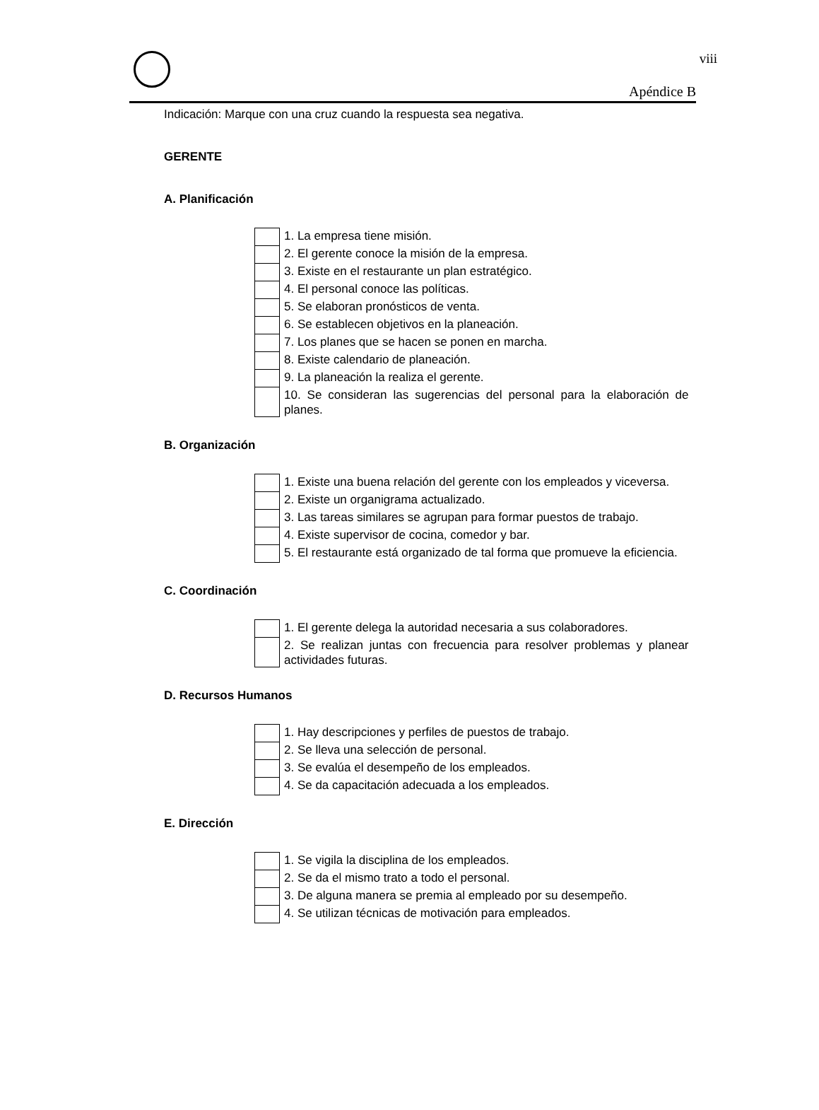viii
Apéndice B
Indicación: Marque con una cruz cuando la respuesta sea negativa.
GERENTE
A. Planificación
| | 1. La empresa tiene misión. |
| | 2. El gerente conoce la misión de la empresa. |
| | 3. Existe en el restaurante un plan estratégico. |
| | 4. El personal conoce las políticas. |
| | 5. Se elaboran pronósticos de venta. |
| | 6. Se establecen objetivos en la planeación. |
| | 7. Los planes que se hacen se ponen en marcha. |
| | 8. Existe calendario de planeación. |
| | 9. La planeación la realiza el gerente. |
| | 10. Se consideran las sugerencias del personal para la elaboración de planes. |
B. Organización
| | 1. Existe una buena relación del gerente con los empleados y viceversa. |
| | 2. Existe un organigrama actualizado. |
| | 3. Las tareas similares se agrupan para formar puestos de trabajo. |
| | 4. Existe supervisor de cocina, comedor y bar. |
| | 5. El restaurante está organizado de tal forma que promueve la eficiencia. |
C. Coordinación
| | 1. El gerente delega la autoridad necesaria a sus colaboradores. |
| | 2. Se realizan juntas con frecuencia para resolver problemas y planear actividades futuras. |
D. Recursos Humanos
| | 1. Hay descripciones y perfiles de puestos de trabajo. |
| | 2. Se lleva una selección de personal. |
| | 3. Se evalúa el desempeño de los empleados. |
| | 4. Se da capacitación adecuada a los empleados. |
E. Dirección
| | 1. Se vigila la disciplina de los empleados. |
| | 2. Se da el mismo trato a todo el personal. |
| | 3. De alguna manera se premia al empleado por su desempeño. |
| | 4. Se utilizan técnicas de motivación para empleados. |